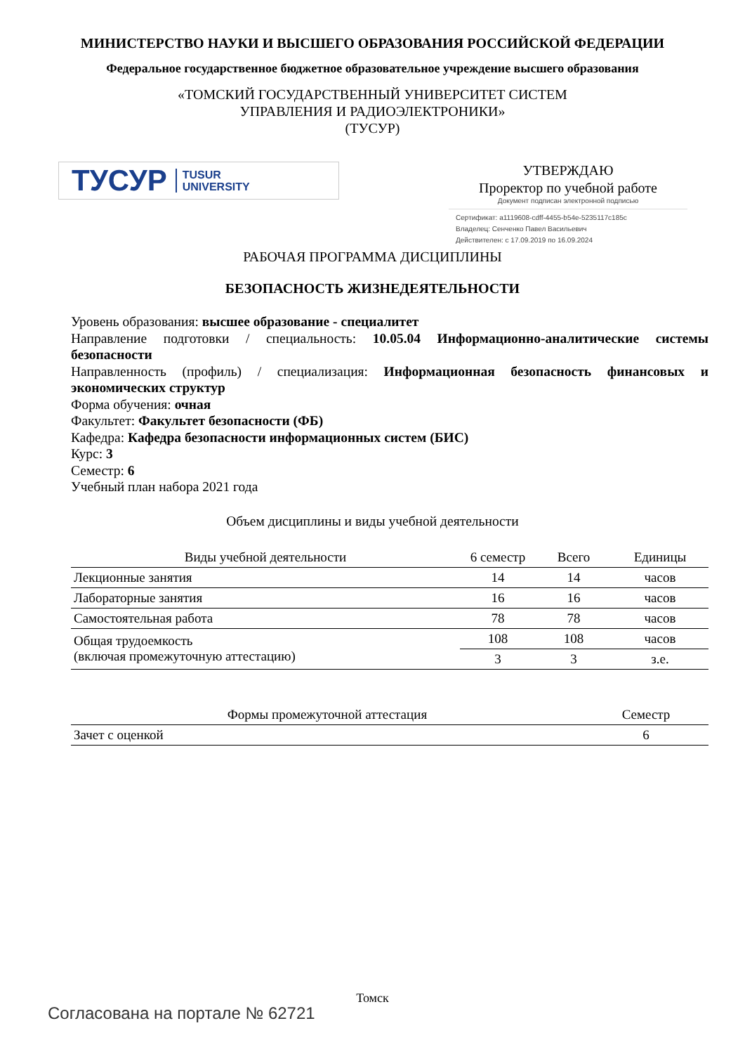МИНИСТЕРСТВО НАУКИ И ВЫСШЕГО ОБРАЗОВАНИЯ РОССИЙСКОЙ ФЕДЕРАЦИИ
Федеральное государственное бюджетное образовательное учреждение высшего образования
«ТОМСКИЙ ГОСУДАРСТВЕННЫЙ УНИВЕРСИТЕТ СИСТЕМ
УПРАВЛЕНИЯ И РАДИОЭЛЕКТРОНИКИ»
(ТУСУР)
ТУСУР TUSUR
UNIVERSITY
УТВЕРЖДАЮ
Проректор по учебной работе
Документ подписан электронной подписью
Сертификат: a1119608-cdff-4455-b54e-5235117c185c
Владелец: Сенченко Павел Васильевич
Действителен: с 17.09.2019 по 16.09.2024
РАБОЧАЯ ПРОГРАММА ДИСЦИПЛИНЫ
БЕЗОПАСНОСТЬ ЖИЗНЕДЕЯТЕЛЬНОСТИ
Уровень образования: высшее образование - специалитет
Направление подготовки / специальность: 10.05.04 Информационно-аналитические системы безопасности
Направленность (профиль) / специализация: Информационная безопасность финансовых и экономических структур
Форма обучения: очная
Факультет: Факультет безопасности (ФБ)
Кафедра: Кафедра безопасности информационных систем (БИС)
Курс: 3
Семестр: 6
Учебный план набора 2021 года
Объем дисциплины и виды учебной деятельности
| Виды учебной деятельности | 6 семестр | Всего | Единицы |
| --- | --- | --- | --- |
| Лекционные занятия | 14 | 14 | часов |
| Лабораторные занятия | 16 | 16 | часов |
| Самостоятельная работа | 78 | 78 | часов |
| Общая трудоемкость (включая промежуточную аттестацию) | 108 | 108 | часов |
| | 3 | 3 | з.е. |
| Формы промежуточной аттестация | Семестр |
| --- | --- |
| Зачет с оценкой | 6 |
Томск
Согласована на портале № 62721